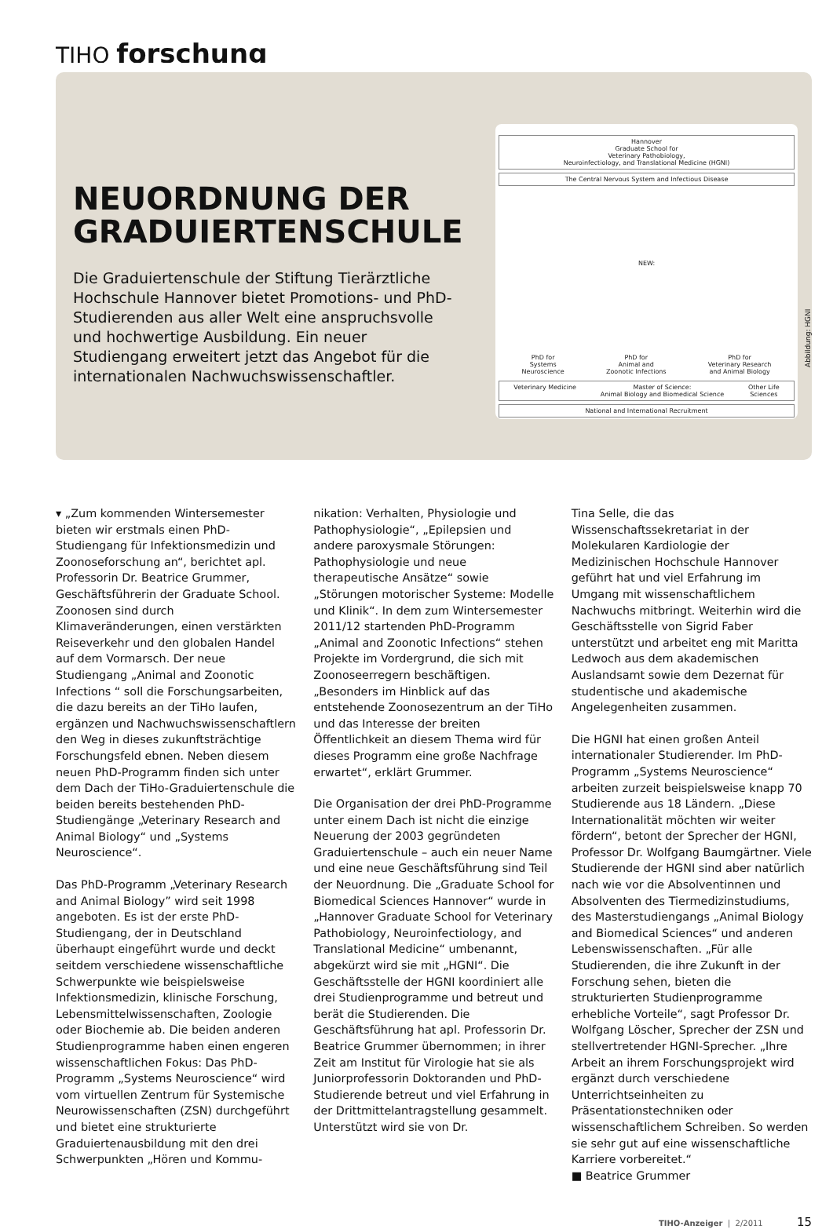TIHO forschung
NEUORDNUNG DER GRADUIERTENSCHULE
Die Graduiertenschule der Stiftung Tierärztliche Hochschule Hannover bietet Promotions- und PhD-Studierenden aus aller Welt eine anspruchsvolle und hochwertige Ausbildung. Ein neuer Studiengang erweitert jetzt das Angebot für die internationalen Nachwuchswissenschaftler.
Hannover
Graduate School for
Veterinary Pathobiology,
Neuroinfectiology, and Translational Medicine (HGNI)
The Central Nervous System and Infectious Disease
NEW:
PhD for
Systems
Neuroscience PhD for
Animal and
Zoonotic Infections PhD for
Veterinary Research
and Animal Biology
Veterinary Medicine Master of Science:
Animal Biology and Biomedical Science Other Life
Sciences
National and International Recruitment
Abbildung: HGNI
▾ „Zum kommenden Wintersemester bieten wir erstmals einen PhD-Studiengang für Infektionsmedizin und Zoonoseforschung an“, berichtet apl. Professorin Dr. Beatrice Grummer, Geschäftsführerin der Graduate School. Zoonosen sind durch Klimaveränderungen, einen verstärkten Reiseverkehr und den globalen Handel auf dem Vormarsch. Der neue Studiengang „Animal and Zoonotic Infections “ soll die Forschungsarbeiten, die dazu bereits an der TiHo laufen, ergänzen und Nachwuchswissenschaftlern den Weg in dieses zukunftsträchtige Forschungsfeld ebnen. Neben diesem neuen PhD-Programm finden sich unter dem Dach der TiHo-Graduiertenschule die beiden bereits bestehenden PhD-Studiengänge „Veterinary Research and Animal Biology“ und „Systems Neuroscience“.
Das PhD-Programm „Veterinary Research and Animal Biology” wird seit 1998 angeboten. Es ist der erste PhD-Studiengang, der in Deutschland überhaupt eingeführt wurde und deckt seitdem verschiedene wissenschaftliche Schwerpunkte wie beispielsweise Infektionsmedizin, klinische Forschung, Lebensmittelwissenschaften, Zoologie oder Biochemie ab. Die beiden anderen Studienprogramme haben einen engeren wissenschaftlichen Fokus: Das PhD-Programm „Systems Neuroscience“ wird vom virtuellen Zentrum für Systemische Neurowissenschaften (ZSN) durchgeführt und bietet eine strukturierte Graduiertenausbildung mit den drei Schwerpunkten „Hören und Kommu-
nikation: Verhalten, Physiologie und Pathophysiologie“, „Epilepsien und andere paroxysmale Störungen: Pathophysiologie und neue therapeutische Ansätze“ sowie „Störungen motorischer Systeme: Modelle und Klinik“. In dem zum Wintersemester 2011/12 startenden PhD-Programm „Animal and Zoonotic Infections“ stehen Projekte im Vordergrund, die sich mit Zoonoseerregern beschäftigen. „Besonders im Hinblick auf das entstehende Zoonosezentrum an der TiHo und das Interesse der breiten Öffentlichkeit an diesem Thema wird für dieses Programm eine große Nachfrage erwartet“, erklärt Grummer.
Die Organisation der drei PhD-Programme unter einem Dach ist nicht die einzige Neuerung der 2003 gegründeten Graduiertenschule – auch ein neuer Name und eine neue Geschäftsführung sind Teil der Neuordnung. Die „Graduate School for Biomedical Sciences Hannover“ wurde in „Hannover Graduate School for Veterinary Pathobiology, Neuroinfectiology, and Translational Medicine“ umbenannt, abgekürzt wird sie mit „HGNI“. Die Geschäftsstelle der HGNI koordiniert alle drei Studienprogramme und betreut und berät die Studierenden. Die Geschäftsführung hat apl. Professorin Dr. Beatrice Grummer übernommen; in ihrer Zeit am Institut für Virologie hat sie als Juniorprofessorin Doktoranden und PhD-Studierende betreut und viel Erfahrung in der Drittmittelantragstellung gesammelt. Unterstützt wird sie von Dr.
Tina Selle, die das Wissenschaftssekretariat in der Molekularen Kardiologie der Medizinischen Hochschule Hannover geführt hat und viel Erfahrung im Umgang mit wissenschaftlichem Nachwuchs mitbringt. Weiterhin wird die Geschäftsstelle von Sigrid Faber unterstützt und arbeitet eng mit Maritta Ledwoch aus dem akademischen Auslandsamt sowie dem Dezernat für studentische und akademische Angelegenheiten zusammen.
Die HGNI hat einen großen Anteil internationaler Studierender. Im PhD-Programm „Systems Neuroscience“ arbeiten zurzeit beispielsweise knapp 70 Studierende aus 18 Ländern. „Diese Internationalität möchten wir weiter fördern“, betont der Sprecher der HGNI, Professor Dr. Wolfgang Baumgärtner. Viele Studierende der HGNI sind aber natürlich nach wie vor die Absolventinnen und Absolventen des Tiermedizinstudiums, des Masterstudiengangs „Animal Biology and Biomedical Sciences“ und anderen Lebenswissenschaften. „Für alle Studierenden, die ihre Zukunft in der Forschung sehen, bieten die strukturierten Studienprogramme erhebliche Vorteile“, sagt Professor Dr. Wolfgang Löscher, Sprecher der ZSN und stellvertretender HGNI-Sprecher. „Ihre Arbeit an ihrem Forschungsprojekt wird ergänzt durch verschiedene Unterrichtseinheiten zu Präsentationstechniken oder wissenschaftlichem Schreiben. So werden sie sehr gut auf eine wissenschaftliche Karriere vorbereitet.“
■ Beatrice Grummer
TIHO-Anzeiger | 2/2011 15